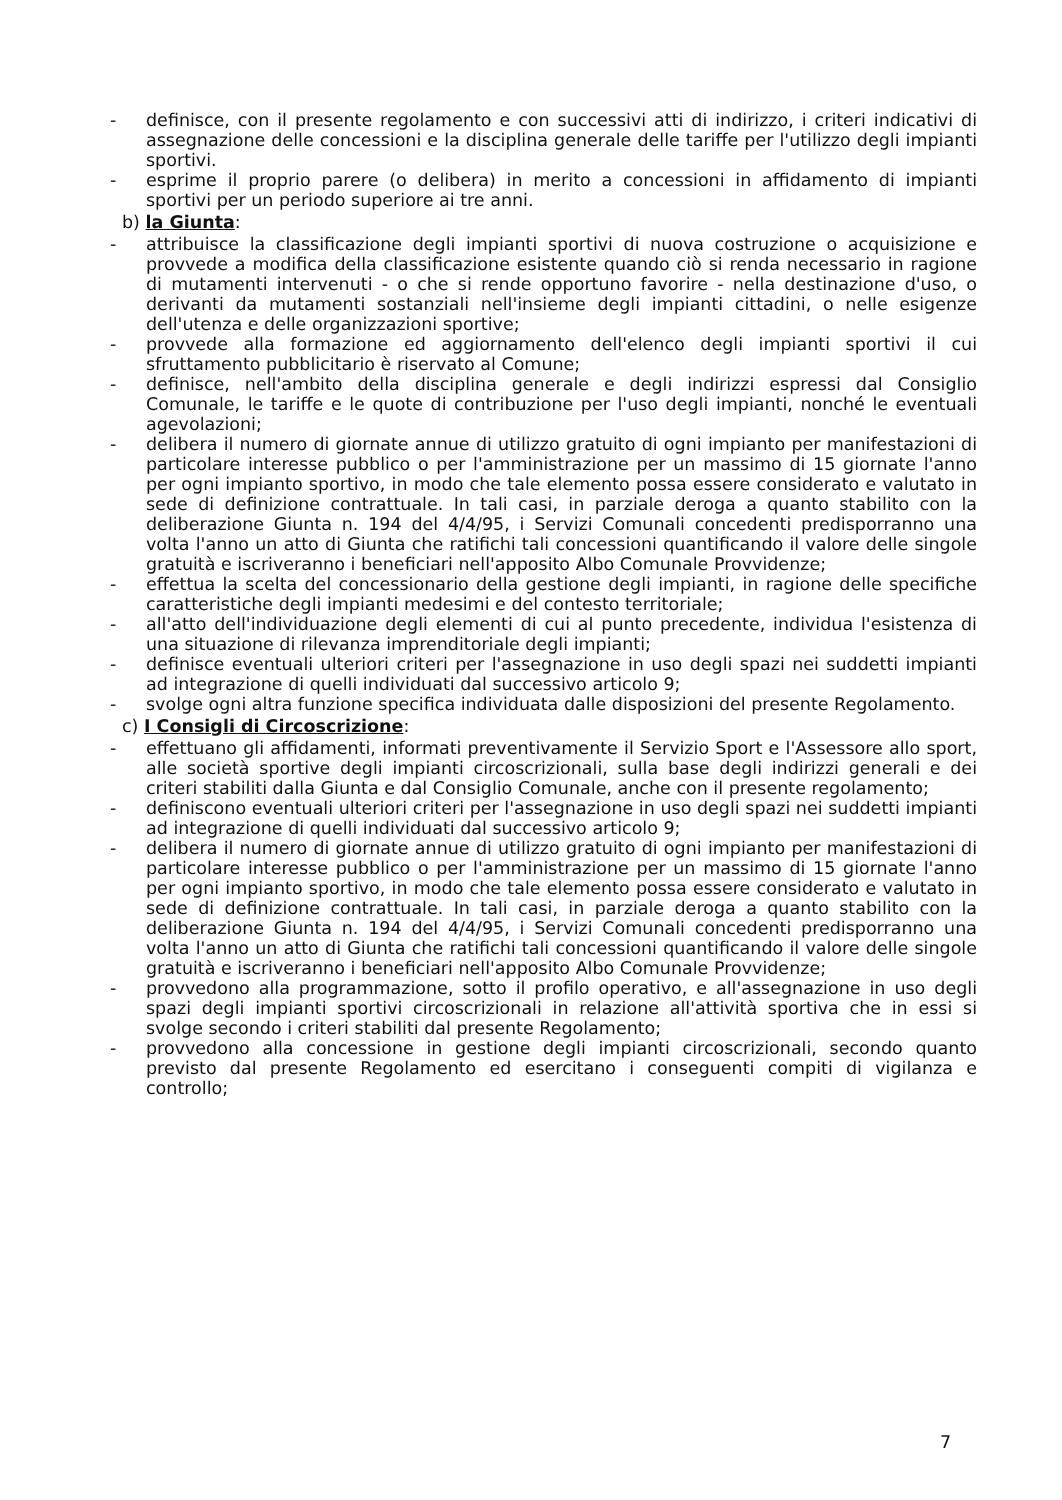- definisce, con il presente regolamento e con successivi atti di indirizzo, i criteri indicativi di assegnazione delle concessioni e la disciplina generale delle tariffe per l'utilizzo degli impianti sportivi.
- esprime il proprio parere (o delibera) in merito a concessioni in affidamento di impianti sportivi per un periodo superiore ai tre anni.
b) la Giunta:
- attribuisce la classificazione degli impianti sportivi di nuova costruzione o acquisizione e provvede a modifica della classificazione esistente quando ciò si renda necessario in ragione di mutamenti intervenuti - o che si rende opportuno favorire - nella destinazione d'uso, o derivanti da mutamenti sostanziali nell'insieme degli impianti cittadini, o nelle esigenze dell'utenza e delle organizzazioni sportive;
- provvede alla formazione ed aggiornamento dell'elenco degli impianti sportivi il cui sfruttamento pubblicitario è riservato al Comune;
- definisce, nell'ambito della disciplina generale e degli indirizzi espressi dal Consiglio Comunale, le tariffe e le quote di contribuzione per l'uso degli impianti, nonché le eventuali agevolazioni;
- delibera il numero di giornate annue di utilizzo gratuito di ogni impianto per manifestazioni di particolare interesse pubblico o per l'amministrazione per un massimo di 15 giornate l'anno per ogni impianto sportivo, in modo che tale elemento possa essere considerato e valutato in sede di definizione contrattuale. In tali casi, in parziale deroga a quanto stabilito con la deliberazione Giunta n. 194 del 4/4/95, i Servizi Comunali concedenti predisporranno una volta l'anno un atto di Giunta che ratifichi tali concessioni quantificando il valore delle singole gratuità e iscriveranno i beneficiari nell'apposito Albo Comunale Provvidenze;
- effettua la scelta del concessionario della gestione degli impianti, in ragione delle specifiche caratteristiche degli impianti medesimi e del contesto territoriale;
- all'atto dell'individuazione degli elementi di cui al punto precedente, individua l'esistenza di una situazione di rilevanza imprenditoriale degli impianti;
- definisce eventuali ulteriori criteri per l'assegnazione in uso degli spazi nei suddetti impianti ad integrazione di quelli individuati dal successivo articolo 9;
- svolge ogni altra funzione specifica individuata dalle disposizioni del presente Regolamento.
c) I Consigli di Circoscrizione:
- effettuano gli affidamenti, informati preventivamente il Servizio Sport e l'Assessore allo sport, alle società sportive degli impianti circoscrizionali, sulla base degli indirizzi generali e dei criteri stabiliti dalla Giunta e dal Consiglio Comunale, anche con il presente regolamento;
- definiscono eventuali ulteriori criteri per l'assegnazione in uso degli spazi nei suddetti impianti ad integrazione di quelli individuati dal successivo articolo 9;
- delibera il numero di giornate annue di utilizzo gratuito di ogni impianto per manifestazioni di particolare interesse pubblico o per l'amministrazione per un massimo di 15 giornate l'anno per ogni impianto sportivo, in modo che tale elemento possa essere considerato e valutato in sede di definizione contrattuale. In tali casi, in parziale deroga a quanto stabilito con la deliberazione Giunta n. 194 del 4/4/95, i Servizi Comunali concedenti predisporranno una volta l'anno un atto di Giunta che ratifichi tali concessioni quantificando il valore delle singole gratuità e iscriveranno i beneficiari nell'apposito Albo Comunale Provvidenze;
- provvedono alla programmazione, sotto il profilo operativo, e all'assegnazione in uso degli spazi degli impianti sportivi circoscrizionali in relazione all'attività sportiva che in essi si svolge secondo i criteri stabiliti dal presente Regolamento;
- provvedono alla concessione in gestione degli impianti circoscrizionali, secondo quanto previsto dal presente Regolamento ed esercitano i conseguenti compiti di vigilanza e controllo;
7